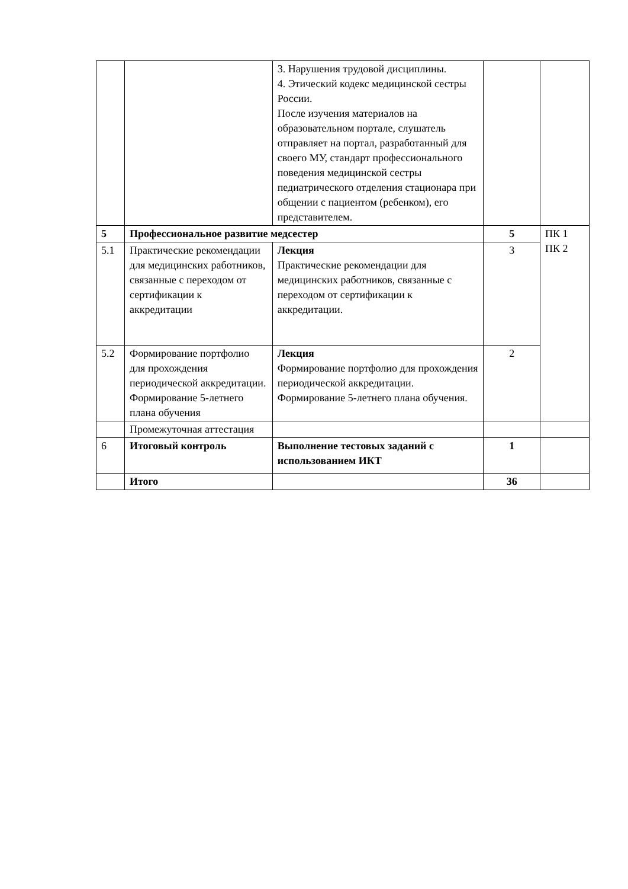| | | 3. Нарушения трудовой дисциплины. 4. Этический кодекс медицинской сестры России. После изучения материалов на образовательном портале, слушатель отправляет на портал, разработанный для своего МУ, стандарт профессионального поведения медицинской сестры педиатрического отделения стационара при общении с пациентом (ребенком), его представителем. | | |
| 5 | Профессиональное развитие медсестер | | 5 | ПК 1 ПК 2 |
| 5.1 | Практические рекомендации для медицинских работников, связанные с переходом от сертификации к аккредитации | Лекция Практические рекомендации для медицинских работников, связанные с переходом от сертификации к аккредитации. | 3 | |
| 5.2 | Формирование портфолио для прохождения периодической аккредитации. Формирование 5-летнего плана обучения | Лекция Формирование портфолио для прохождения периодической аккредитации. Формирование 5-летнего плана обучения. | 2 | |
| | Промежуточная аттестация | | | |
| 6 | Итоговый контроль | Выполнение тестовых заданий с использованием ИКТ | 1 | |
| | Итого | | 36 | |